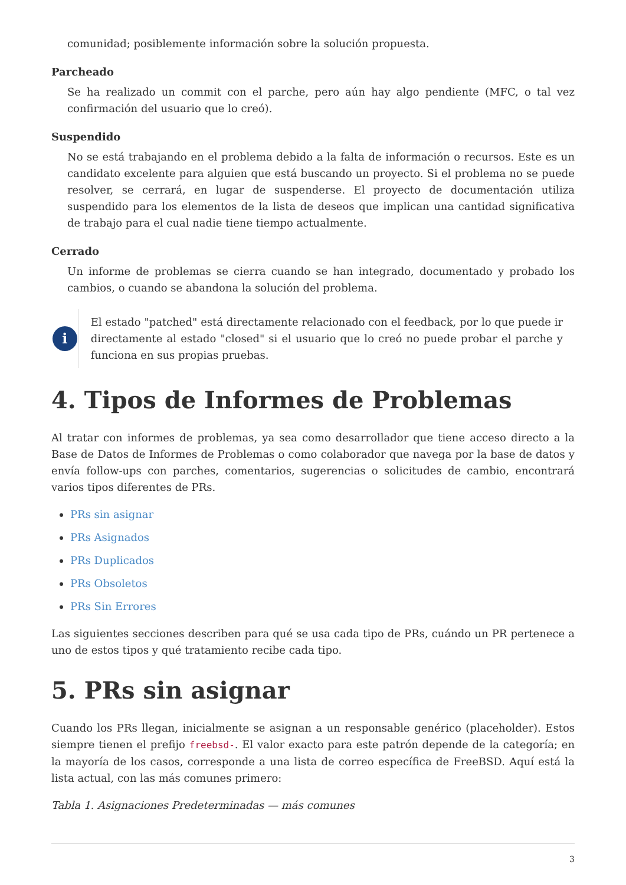comunidad; posiblemente información sobre la solución propuesta.
Parcheado
Se ha realizado un commit con el parche, pero aún hay algo pendiente (MFC, o tal vez confirmación del usuario que lo creó).
Suspendido
No se está trabajando en el problema debido a la falta de información o recursos. Este es un candidato excelente para alguien que está buscando un proyecto. Si el problema no se puede resolver, se cerrará, en lugar de suspenderse. El proyecto de documentación utiliza suspendido para los elementos de la lista de deseos que implican una cantidad significativa de trabajo para el cual nadie tiene tiempo actualmente.
Cerrado
Un informe de problemas se cierra cuando se han integrado, documentado y probado los cambios, o cuando se abandona la solución del problema.
i
El estado "patched" está directamente relacionado con el feedback, por lo que puede ir directamente al estado "closed" si el usuario que lo creó no puede probar el parche y funciona en sus propias pruebas.
4. Tipos de Informes de Problemas
Al tratar con informes de problemas, ya sea como desarrollador que tiene acceso directo a la Base de Datos de Informes de Problemas o como colaborador que navega por la base de datos y envía follow-ups con parches, comentarios, sugerencias o solicitudes de cambio, encontrará varios tipos diferentes de PRs.
PRs sin asignar
PRs Asignados
PRs Duplicados
PRs Obsoletos
PRs Sin Errores
Las siguientes secciones describen para qué se usa cada tipo de PRs, cuándo un PR pertenece a uno de estos tipos y qué tratamiento recibe cada tipo.
5. PRs sin asignar
Cuando los PRs llegan, inicialmente se asignan a un responsable genérico (placeholder). Estos siempre tienen el prefijo freebsd-. El valor exacto para este patrón depende de la categoría; en la mayoría de los casos, corresponde a una lista de correo específica de FreeBSD. Aquí está la lista actual, con las más comunes primero:
Tabla 1. Asignaciones Predeterminadas — más comunes
3